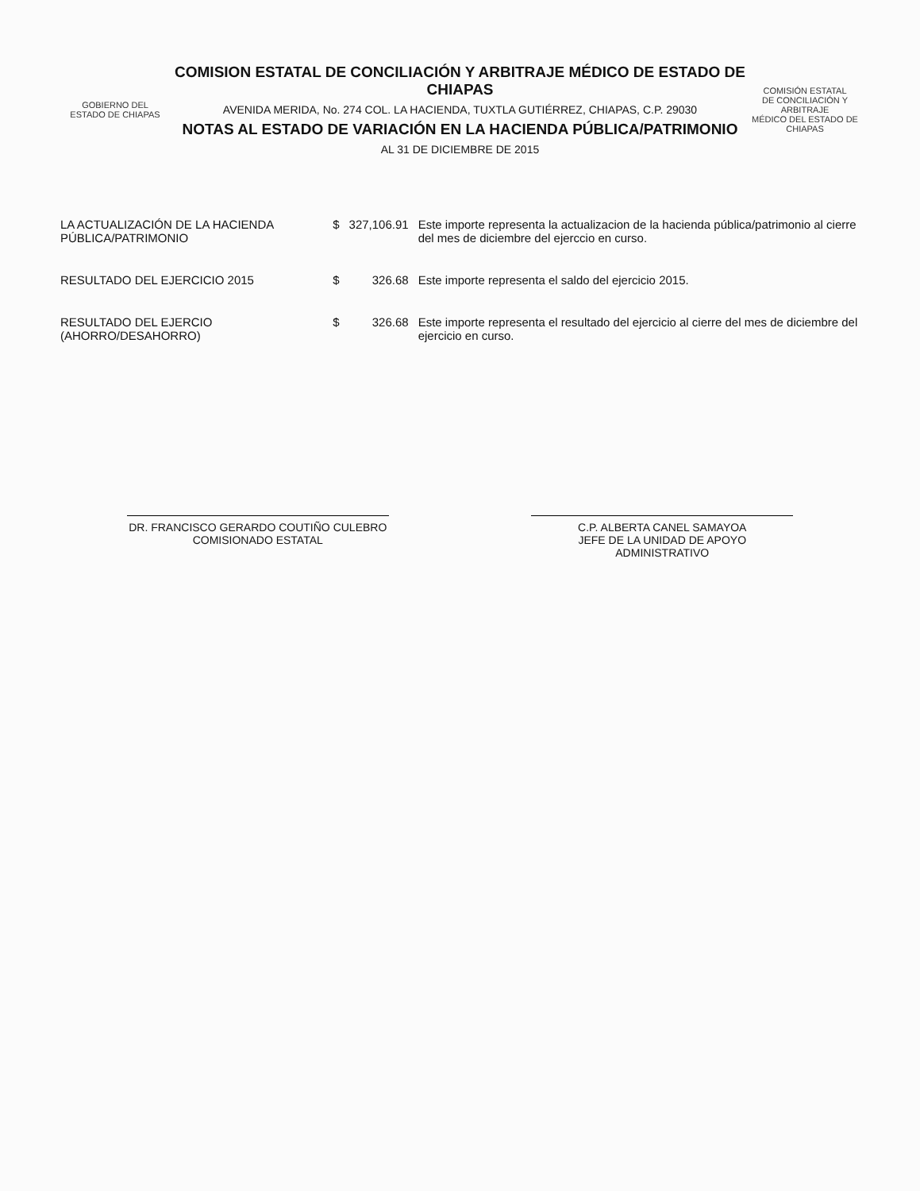GOBIERNO DEL
ESTADO DE CHIAPAS
COMISION ESTATAL DE CONCILIACIÓN Y ARBITRAJE MÉDICO DE ESTADO DE CHIAPAS
AVENIDA MERIDA, No. 274 COL. LA HACIENDA, TUXTLA GUTIÉRREZ, CHIAPAS, C.P. 29030
NOTAS AL ESTADO DE VARIACIÓN EN LA HACIENDA PÚBLICA/PATRIMONIO
AL 31 DE DICIEMBRE DE 2015
COMISIÓN ESTATAL
DE CONCILIACIÓN Y ARBITRAJE
MÉDICO DEL ESTADO DE CHIAPAS
| LA ACTUALIZACIÓN DE LA HACIENDA PÚBLICA/PATRIMONIO | $ | 327,106.91 | Este importe representa la actualizacion de la hacienda pública/patrimonio al cierre del mes de diciembre del ejerccio en curso. |
| RESULTADO DEL EJERCICIO 2015 | $ | 326.68 | Este importe representa el saldo del ejercicio 2015. |
| RESULTADO DEL EJERCIO (AHORRO/DESAHORRO) | $ | 326.68 | Este importe representa el resultado del ejercicio al cierre del mes de diciembre del ejercicio en curso. |
DR. FRANCISCO GERARDO COUTIÑO CULEBRO
COMISIONADO ESTATAL
C.P. ALBERTA CANEL SAMAYOA
JEFE DE LA UNIDAD DE APOYO ADMINISTRATIVO